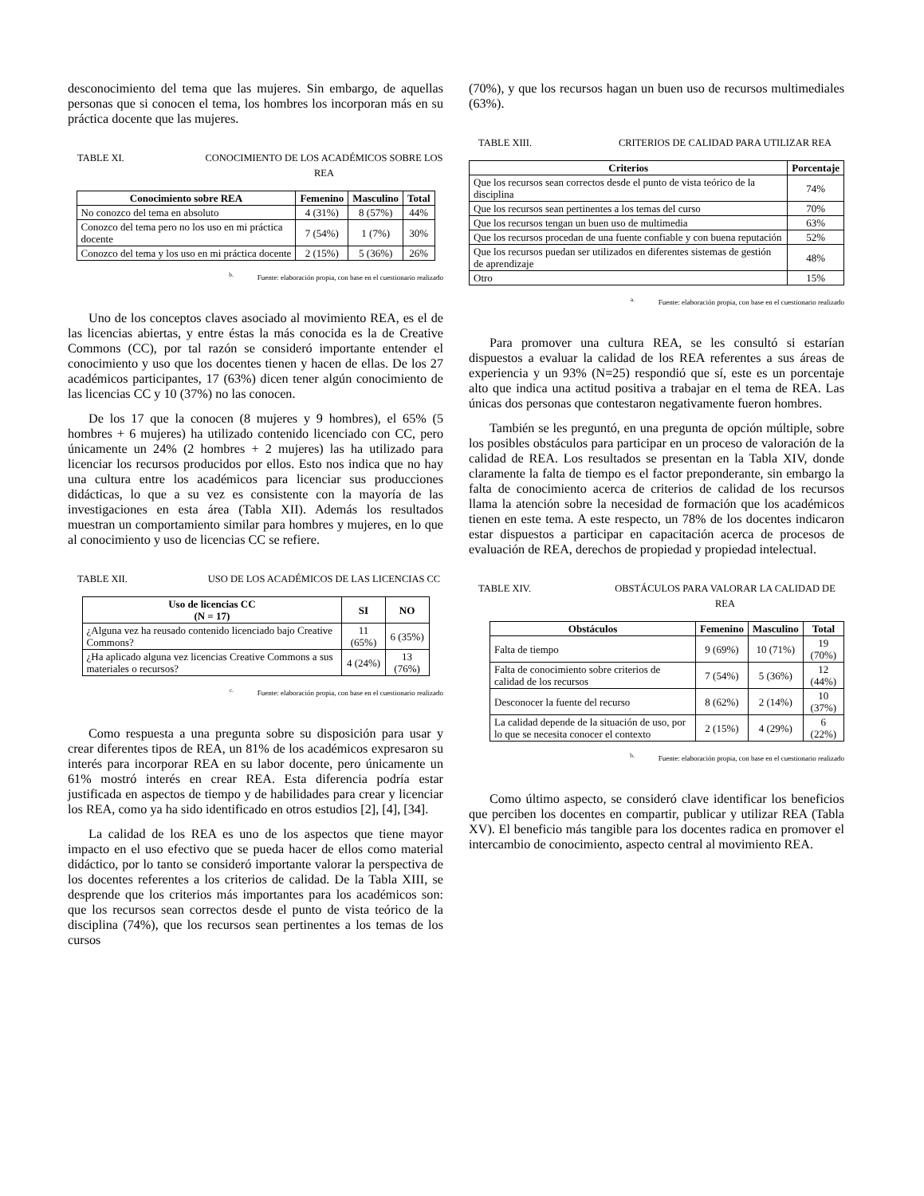desconocimiento del tema que las mujeres. Sin embargo, de aquellas personas que si conocen el tema, los hombres los incorporan más en su práctica docente que las mujeres.
TABLE XI. CONOCIMIENTO DE LOS ACADÉMICOS SOBRE LOS REA
| Conocimiento sobre REA | Femenino | Masculino | Total |
| --- | --- | --- | --- |
| No conozco del tema en absoluto | 4 (31%) | 8 (57%) | 44% |
| Conozco del tema pero no los uso en mi práctica docente | 7 (54%) | 1 (7%) | 30% |
| Conozco del tema y los uso en mi práctica docente | 2 (15%) | 5 (36%) | 26% |
<sup>b.</sup> Fuente: elaboración propia, con base en el cuestionario realizado
Uno de los conceptos claves asociado al movimiento REA, es el de las licencias abiertas, y entre éstas la más conocida es la de Creative Commons (CC), por tal razón se consideró importante entender el conocimiento y uso que los docentes tienen y hacen de ellas. De los 27 académicos participantes, 17 (63%) dicen tener algún conocimiento de las licencias CC y 10 (37%) no las conocen.
De los 17 que la conocen (8 mujeres y 9 hombres), el 65% (5 hombres + 6 mujeres) ha utilizado contenido licenciado con CC, pero únicamente un 24% (2 hombres + 2 mujeres) las ha utilizado para licenciar los recursos producidos por ellos. Esto nos indica que no hay una cultura entre los académicos para licenciar sus producciones didácticas, lo que a su vez es consistente con la mayoría de las investigaciones en esta área (Tabla XII). Además los resultados muestran un comportamiento similar para hombres y mujeres, en lo que al conocimiento y uso de licencias CC se refiere.
TABLE XII. USO DE LOS ACADÉMICOS DE LAS LICENCIAS CC
| Uso de licencias CC (N = 17) | SI | NO |
| --- | --- | --- |
| ¿Alguna vez ha reusado contenido licenciado bajo Creative Commons? | 11 (65%) | 6 (35%) |
| ¿Ha aplicado alguna vez licencias Creative Commons a sus materiales o recursos? | 4 (24%) | 13 (76%) |
<sup>c.</sup> Fuente: elaboración propia, con base en el cuestionario realizado
Como respuesta a una pregunta sobre su disposición para usar y crear diferentes tipos de REA, un 81% de los académicos expresaron su interés para incorporar REA en su labor docente, pero únicamente un 61% mostró interés en crear REA. Esta diferencia podría estar justificada en aspectos de tiempo y de habilidades para crear y licenciar los REA, como ya ha sido identificado en otros estudios [2], [4], [34].
La calidad de los REA es uno de los aspectos que tiene mayor impacto en el uso efectivo que se pueda hacer de ellos como material didáctico, por lo tanto se consideró importante valorar la perspectiva de los docentes referentes a los criterios de calidad. De la Tabla XIII, se desprende que los criterios más importantes para los académicos son: que los recursos sean correctos desde el punto de vista teórico de la disciplina (74%), que los recursos sean pertinentes a los temas de los cursos
(70%), y que los recursos hagan un buen uso de recursos multimediales (63%).
TABLE XIII. CRITERIOS DE CALIDAD PARA UTILIZAR REA
| Criterios | Porcentaje |
| --- | --- |
| Que los recursos sean correctos desde el punto de vista teórico de la disciplina | 74% |
| Que los recursos sean pertinentes a los temas del curso | 70% |
| Que los recursos tengan un buen uso de multimedia | 63% |
| Que los recursos procedan de una fuente confiable y con buena reputación | 52% |
| Que los recursos puedan ser utilizados en diferentes sistemas de gestión de aprendizaje | 48% |
| Otro | 15% |
<sup>a.</sup> Fuente: elaboración propia, con base en el cuestionario realizado
Para promover una cultura REA, se les consultó si estarían dispuestos a evaluar la calidad de los REA referentes a sus áreas de experiencia y un 93% (N=25) respondió que sí, este es un porcentaje alto que indica una actitud positiva a trabajar en el tema de REA. Las únicas dos personas que contestaron negativamente fueron hombres.
También se les preguntó, en una pregunta de opción múltiple, sobre los posibles obstáculos para participar en un proceso de valoración de la calidad de REA. Los resultados se presentan en la Tabla XIV, donde claramente la falta de tiempo es el factor preponderante, sin embargo la falta de conocimiento acerca de criterios de calidad de los recursos llama la atención sobre la necesidad de formación que los académicos tienen en este tema. A este respecto, un 78% de los docentes indicaron estar dispuestos a participar en capacitación acerca de procesos de evaluación de REA, derechos de propiedad y propiedad intelectual.
TABLE XIV. OBSTÁCULOS PARA VALORAR LA CALIDAD DE REA
| Obstáculos | Femenino | Masculino | Total |
| --- | --- | --- | --- |
| Falta de tiempo | 9 (69%) | 10 (71%) | 19 (70%) |
| Falta de conocimiento sobre criterios de calidad de los recursos | 7 (54%) | 5 (36%) | 12 (44%) |
| Desconocer la fuente del recurso | 8 (62%) | 2 (14%) | 10 (37%) |
| La calidad depende de la situación de uso, por lo que se necesita conocer el contexto | 2 (15%) | 4 (29%) | 6 (22%) |
<sup>b.</sup> Fuente: elaboración propia, con base en el cuestionario realizado
Como último aspecto, se consideró clave identificar los beneficios que perciben los docentes en compartir, publicar y utilizar REA (Tabla XV). El beneficio más tangible para los docentes radica en promover el intercambio de conocimiento, aspecto central al movimiento REA.